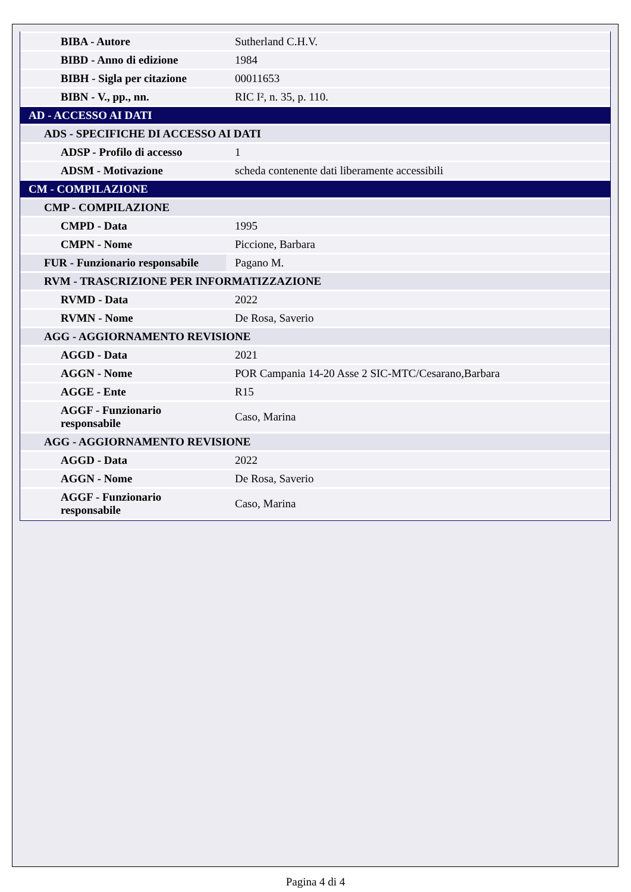| BIBA - Autore | Sutherland C.H.V. |
| BIBD - Anno di edizione | 1984 |
| BIBH - Sigla per citazione | 00011653 |
| BIBN - V., pp., nn. | RIC I², n. 35, p. 110. |
| AD - ACCESSO AI DATI | |
| ADS - SPECIFICHE DI ACCESSO AI DATI | |
| ADSP - Profilo di accesso | 1 |
| ADSM - Motivazione | scheda contenente dati liberamente accessibili |
| CM - COMPILAZIONE | |
| CMP - COMPILAZIONE | |
| CMPD - Data | 1995 |
| CMPN - Nome | Piccione, Barbara |
| FUR - Funzionario responsabile | Pagano M. |
| RVM - TRASCRIZIONE PER INFORMATIZZAZIONE | |
| RVMD - Data | 2022 |
| RVMN - Nome | De Rosa, Saverio |
| AGG - AGGIORNAMENTO REVISIONE | |
| AGGD - Data | 2021 |
| AGGN - Nome | POR Campania 14-20 Asse 2 SIC-MTC/Cesarano,Barbara |
| AGGE - Ente | R15 |
| AGGF - Funzionario responsabile | Caso, Marina |
| AGG - AGGIORNAMENTO REVISIONE | |
| AGGD - Data | 2022 |
| AGGN - Nome | De Rosa, Saverio |
| AGGF - Funzionario responsabile | Caso, Marina |
Pagina 4 di 4